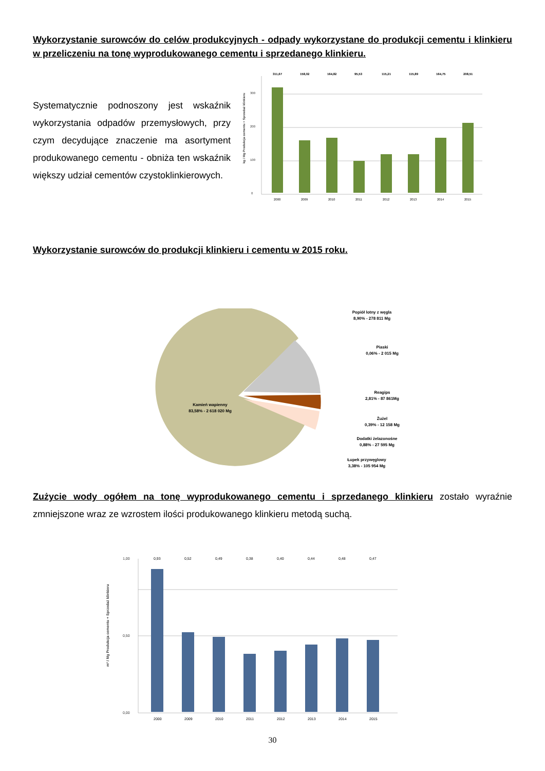Wykorzystanie surowców do celów produkcyjnych - odpady wykorzystane do produkcji cementu i klinkieru w przeliczeniu na tonę wyprodukowanego cementu i sprzedanego klinkieru.
Systematycznie podnoszony jest wskaźnik wykorzystania odpadów przemysłowych, przy czym decydujące znaczenie ma asortyment produkowanego cementu - obniża ten wskaźnik większy udział cementów czystoklinkierowych.
0
100
200
300
kg / Mg Produkcja cementu + Sprzedaż klinkieru
311,67
158,02
164,82
95,53
115,21
115,89
164,75
208,51
2000
2009
2010
2011
2012
2013
2014
2015
Wykorzystanie surowców do produkcji klinkieru i cementu w 2015 roku.
Kamień wapienny
83,58% - 2 618 020 Mg
Popiół lotny z węgla
8,90% - 278 811 Mg
Piaski
0,06% - 2 015 Mg
Reagips
2,81% - 87 861Mg
Żużel
0,39% - 12 158 Mg
Dodatki żelazonośne
0,88% - 27 595 Mg
Łupek przywęglowy
3,38% - 105 954 Mg
Zużycie wody ogółem na tonę wyprodukowanego cementu i sprzedanego klinkieru zostało wyraźnie zmniejszone wraz ze wzrostem ilości produkowanego klinkieru metodą suchą.
0,00
0,50
1,00
m³ / Mg Produkcja cementu + Sprzedaż klinkieru
0,93
0,52
0,49
0,38
0,40
0,44
0,48
0,47
2000
2009
2010
2011
2012
2013
2014
2015
30